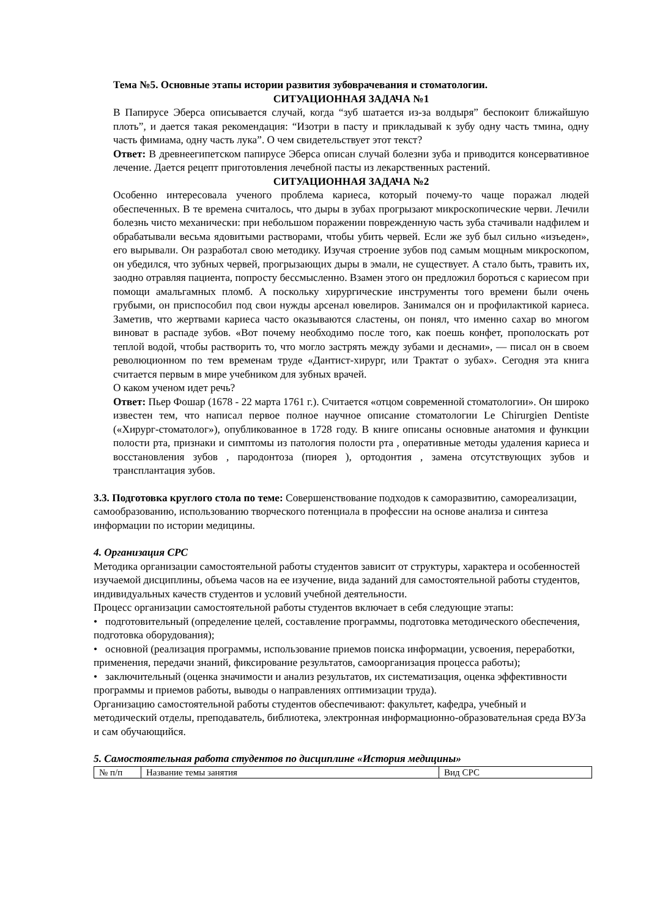Тема №5. Основные этапы истории развития зубоврачевания и стоматологии.
СИТУАЦИОННАЯ ЗАДАЧА №1
В Папирусе Эберса описывается случай, когда “зуб шатается из-за волдыря” беспокоит ближайшую плоть”, и дается такая рекомендация: “Изотри в пасту и прикладывай к зубу одну часть тмина, одну часть фимиама, одну часть лука”. О чем свидетельствует этот текст?
Ответ: В древнеегипетском папирусе Эберса описан случай болезни зуба и приводится консервативное лечение. Дается рецепт приготовления лечебной пасты из лекарственных растений.
СИТУАЦИОННАЯ ЗАДАЧА №2
Особенно интересовала ученого проблема кариеса, который почему-то чаще поражал людей обеспеченных. В те времена считалось, что дыры в зубах прогрызают микроскопические черви. Лечили болезнь чисто механически: при небольшом поражении поврежденную часть зуба стачивали надфилем и обрабатывали весьма ядовитыми растворами, чтобы убить червей. Если же зуб был сильно «изъеден», его вырывали. Он разработал свою методику. Изучая строение зубов под самым мощным микроскопом, он убедился, что зубных червей, прогрызающих дыры в эмали, не существует. А стало быть, травить их, заодно отравляя пациента, попросту бессмысленно. Взамен этого он предложил бороться с кариесом при помощи амальгамных пломб. А поскольку хирургические инструменты того времени были очень грубыми, он приспособил под свои нужды арсенал ювелиров. Занимался он и профилактикой кариеса. Заметив, что жертвами кариеса часто оказываются сластены, он понял, что именно сахар во многом виноват в распаде зубов. «Вот почему необходимо после того, как поешь конфет, прополоскать рот теплой водой, чтобы растворить то, что могло застрять между зубами и деснами», — писал он в своем революционном по тем временам труде «Дантист-хирург, или Трактат о зубах». Сегодня эта книга считается первым в мире учебником для зубных врачей.
О каком ученом идет речь?
Ответ: Пьер Фошар (1678 - 22 марта 1761 г.). Считается «отцом современной стоматологии». Он широко известен тем, что написал первое полное научное описание стоматологии Le Chirurgien Dentiste («Хирург-стоматолог»), опубликованное в 1728 году. В книге описаны основные анатомия и функции полости рта, признаки и симптомы из патология полости рта , оперативные методы удаления кариеса и восстановления зубов , пародонтоза (пиорея ), ортодонтия , замена отсутствующих зубов и трансплантация зубов.
3.3. Подготовка круглого стола по теме: Совершенствование подходов к саморазвитию, самореализации, самообразованию, использованию творческого потенциала в профессии на основе анализа и синтеза информации по истории медицины.
4. Организация СРС
Методика организации самостоятельной работы студентов зависит от структуры, характера и особенностей изучаемой дисциплины, объема часов на ее изучение, вида заданий для самостоятельной работы студентов, индивидуальных качеств студентов и условий учебной деятельности.
Процесс организации самостоятельной работы студентов включает в себя следующие этапы:
• подготовительный (определение целей, составление программы, подготовка методического обеспечения, подготовка оборудования);
• основной (реализация программы, использование приемов поиска информации, усвоения, переработки, применения, передачи знаний, фиксирование результатов, самоорганизация процесса работы);
• заключительный (оценка значимости и анализ результатов, их систематизация, оценка эффективности программы и приемов работы, выводы о направлениях оптимизации труда).
Организацию самостоятельной работы студентов обеспечивают: факультет, кафедра, учебный и методический отделы, преподаватель, библиотека, электронная информационно-образовательная среда ВУЗа и сам обучающийся.
5. Самостоятельная работа студентов по дисциплине «История медицины»
| № п/п | Название темы занятия | Вид СРС |